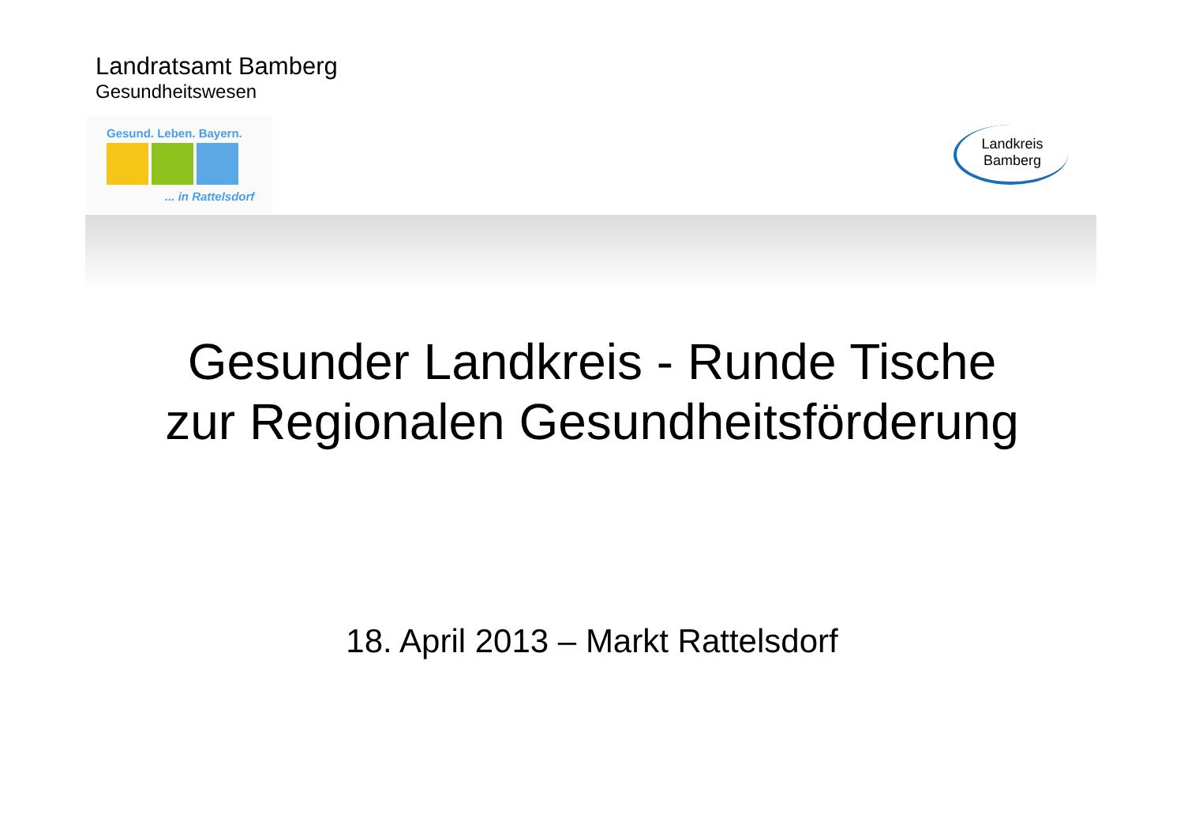Landratsamt Bamberg
Gesundheitswesen
Gesund. Leben. Bayern.
... in Rattelsdorf
Landkreis
Bamberg
Gesunder Landkreis - Runde Tische
zur Regionalen Gesundheitsförderung
18. April 2013 – Markt Rattelsdorf